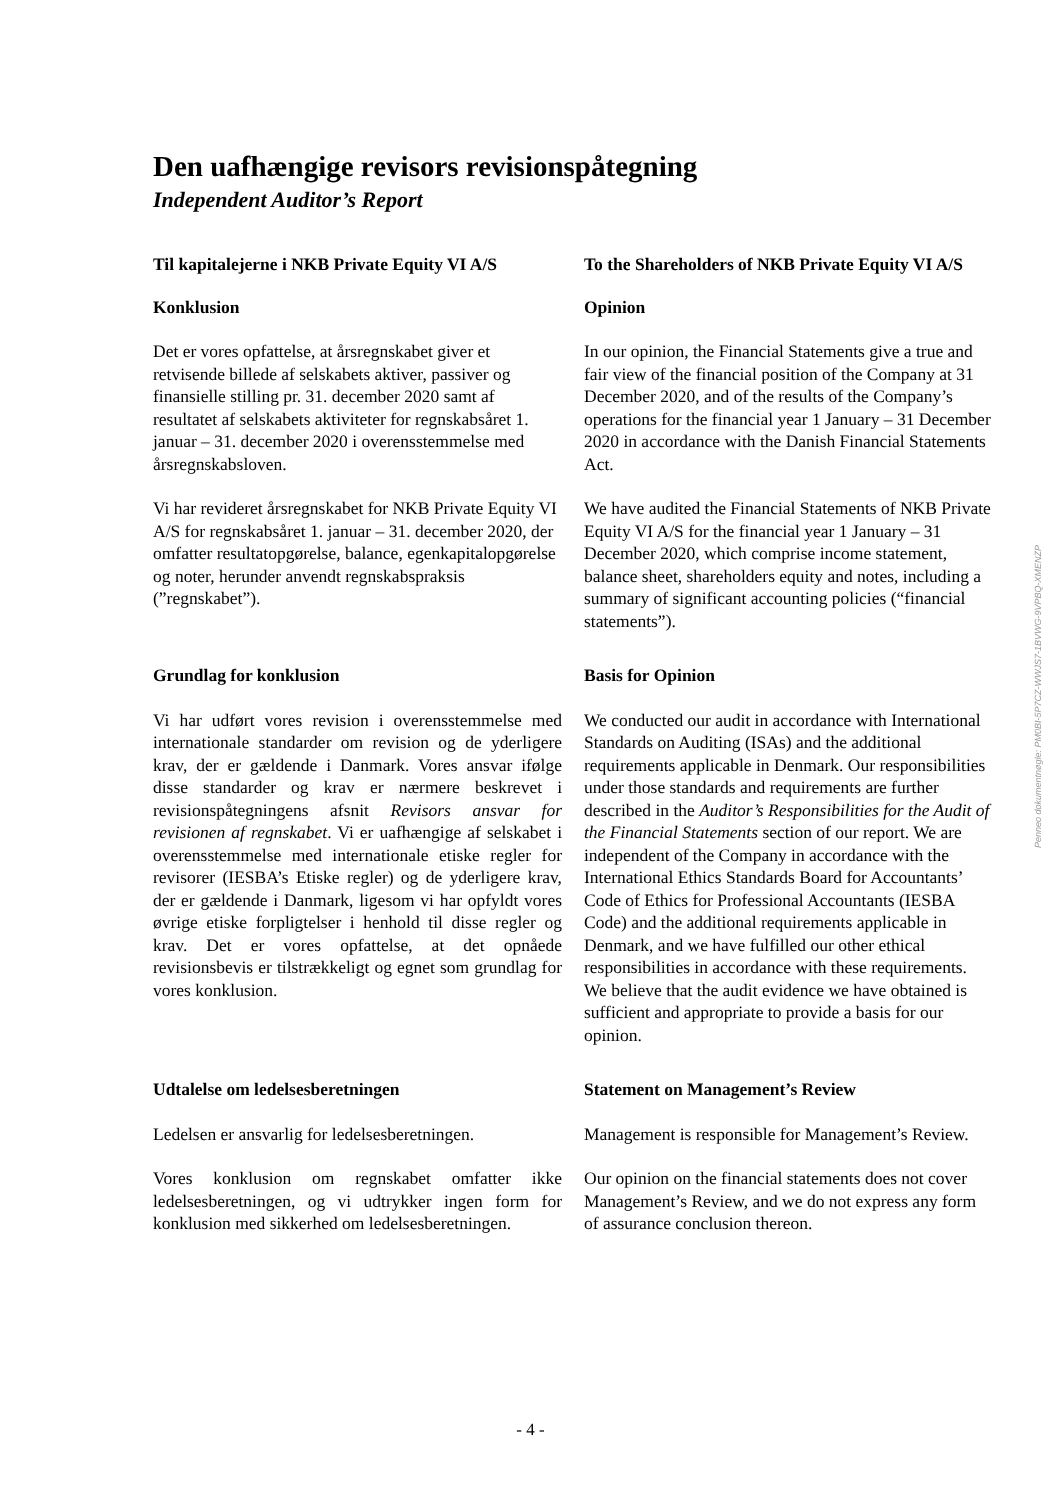Den uafhængige revisors revisionspåtegning
Independent Auditor’s Report
Til kapitalejerne i NKB Private Equity VI A/S
To the Shareholders of NKB Private Equity VI A/S
Konklusion Opinion
Det er vores opfattelse, at årsregnskabet giver et retvisende billede af selskabets aktiver, passiver og finansielle stilling pr. 31. december 2020 samt af resultatet af selskabets aktiviteter for regnskabsåret 1. januar – 31. december 2020 i overensstemmelse med årsregnskabsloven.
In our opinion, the Financial Statements give a true and fair view of the financial position of the Company at 31 December 2020, and of the results of the Company’s operations for the financial year 1 January – 31 December 2020 in accordance with the Danish Financial Statements Act.
Vi har revideret årsregnskabet for NKB Private Equity VI A/S for regnskabsåret 1. januar – 31. december 2020, der omfatter resultatopgørelse, balance, egenkapitalopgørelse og noter, herunder anvendt regnskabspraksis (”regnskabet”).
We have audited the Financial Statements of NKB Private Equity VI A/S for the financial year 1 January – 31 December 2020, which comprise income statement, balance sheet, shareholders equity and notes, including a summary of significant accounting policies (“financial statements”).
Grundlag for konklusion Basis for Opinion
Vi har udført vores revision i overensstemmelse med internationale standarder om revision og de yderligere krav, der er gældende i Danmark. Vores ansvar ifølge disse standarder og krav er nærmere beskrevet i revisionspåtegningens afsnit Revisors ansvar for revisionen af regnskabet. Vi er uafhængige af selskabet i overensstemmelse med internationale etiske regler for revisorer (IESBA’s Etiske regler) og de yderligere krav, der er gældende i Danmark, ligesom vi har opfyldt vores øvrige etiske forpligtelser i henhold til disse regler og krav. Det er vores opfattelse, at det opnåede revisionsbevis er tilstrækkeligt og egnet som grundlag for vores konklusion.
We conducted our audit in accordance with International Standards on Auditing (ISAs) and the additional requirements applicable in Denmark. Our responsibilities under those standards and requirements are further described in the Auditor’s Responsibilities for the Audit of the Financial Statements section of our report. We are independent of the Company in accordance with the International Ethics Standards Board for Accountants’ Code of Ethics for Professional Accountants (IESBA Code) and the additional requirements applicable in Denmark, and we have fulfilled our other ethical responsibilities in accordance with these requirements. We believe that the audit evidence we have obtained is sufficient and appropriate to provide a basis for our opinion.
Udtalelse om ledelsesberetningen Statement on Management’s Review
Ledelsen er ansvarlig for ledelsesberetningen.
Management is responsible for Management’s Review.
Vores konklusion om regnskabet omfatter ikke ledelsesberetningen, og vi udtrykker ingen form for konklusion med sikkerhed om ledelsesberetningen.
Our opinion on the financial statements does not cover Management’s Review, and we do not express any form of assurance conclusion thereon.
Penneo dokumentnøgle: PM0BI-5P7CZ-WWJS7-1BVWG-9VPBQ-XMENZP
- 4 -